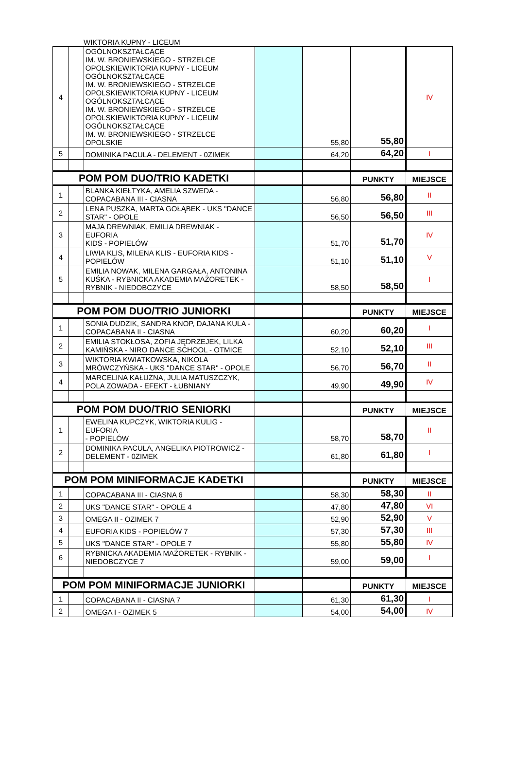WIKTORIA KUPNY - LICEUM
| 4 | | OGÓLNOKSZTAŁCĄCE IM. W. BRONIEWSKIEGO - STRZELCE OPOLSKIEWIKTORIA KUPNY - LICEUM OGÓLNOKSZTAŁCĄCE IM. W. BRONIEWSKIEGO - STRZELCE OPOLSKIEWIKTORIA KUPNY - LICEUM OGÓLNOKSZTAŁCĄCE IM. W. BRONIEWSKIEGO - STRZELCE OPOLSKIEWIKTORIA KUPNY - LICEUM OGÓLNOKSZTAŁCĄCE IM. W. BRONIEWSKIEGO - STRZELCE OPOLSKIE | | 55,80 | 55,80 | IV |
| 5 | | DOMINIKA PACULA - DELEMENT - 0ZIMEK | | 64,20 | 64,20 | I |
| POM POM DUO/TRIO KADETKI | | | | | PUNKTY | MIEJSCE |
| 1 | | BLANKA KIEŁTYKA, AMELIA SZWEDA - COPACABANA III - CIASNA | | 56,80 | 56,80 | II |
| 2 | | LENA PUSZKA, MARTA GOŁĄBEK - UKS "DANCE STAR" - OPOLE | | 56,50 | 56,50 | III |
| 3 | | MAJA DREWNIAK, EMILIA DREWNIAK - EUFORIA KIDS - POPIELÓW | | 51,70 | 51,70 | IV |
| 4 | | LIWIA KLIS, MILENA KLIS - EUFORIA KIDS - POPIELÓW | | 51,10 | 51,10 | V |
| 5 | | EMILIA NOWAK, MILENA GARGAŁA, ANTONINA KUŚKA - RYBNICKA AKADEMIA MAŻORETEK - RYBNIK - NIEDOBCZYCE | | 58,50 | 58,50 | I |
| POM POM DUO/TRIO JUNIORKI | | | | | PUNKTY | MIEJSCE |
| 1 | | SONIA DUDZIK, SANDRA KNOP, DAJANA KULA - COPACABANA II - CIASNA | | 60,20 | 60,20 | I |
| 2 | | EMILIA STOKŁOSA, ZOFIA JĘDRZEJEK, LILKA KAMIŃSKA - NIRO DANCE SCHOOL - OTMICE | | 52,10 | 52,10 | III |
| 3 | | WIKTORIA KWIATKOWSKA, NIKOLA MRÓWCZYŃSKA - UKS "DANCE STAR" - OPOLE | | 56,70 | 56,70 | II |
| 4 | | MARCELINA KAŁUŻNA, JULIA MATUSZCZYK, POLA ZOWADA - EFEKT - ŁUBNIANY | | 49,90 | 49,90 | IV |
| POM POM DUO/TRIO SENIORKI | | | | | PUNKTY | MIEJSCE |
| 1 | | EWELINA KUPCZYK, WIKTORIA KULIG - EUFORIA - POPIELÓW | | 58,70 | 58,70 | II |
| 2 | | DOMINIKA PACULA, ANGELIKA PIOTROWICZ - DELEMENT - 0ZIMEK | | 61,80 | 61,80 | I |
| POM POM MINIFORMACJE KADETKI | | | | | PUNKTY | MIEJSCE |
| 1 | | COPACABANA III - CIASNA 6 | | 58,30 | 58,30 | II |
| 2 | | UKS "DANCE STAR" - OPOLE 4 | | 47,80 | 47,80 | VI |
| 3 | | OMEGA II - OZIMEK 7 | | 52,90 | 52,90 | V |
| 4 | | EUFORIA KIDS - POPIELÓW 7 | | 57,30 | 57,30 | III |
| 5 | | UKS "DANCE STAR" - OPOLE 7 | | 55,80 | 55,80 | IV |
| 6 | | RYBNICKA AKADEMIA MAŻORETEK - RYBNIK - NIEDOBCZYCE 7 | | 59,00 | 59,00 | I |
| POM POM MINIFORMACJE JUNIORKI | | | | | PUNKTY | MIEJSCE |
| 1 | | COPACABANA II - CIASNA 7 | | 61,30 | 61,30 | I |
| 2 | | OMEGA I - OZIMEK 5 | | 54,00 | 54,00 | IV |